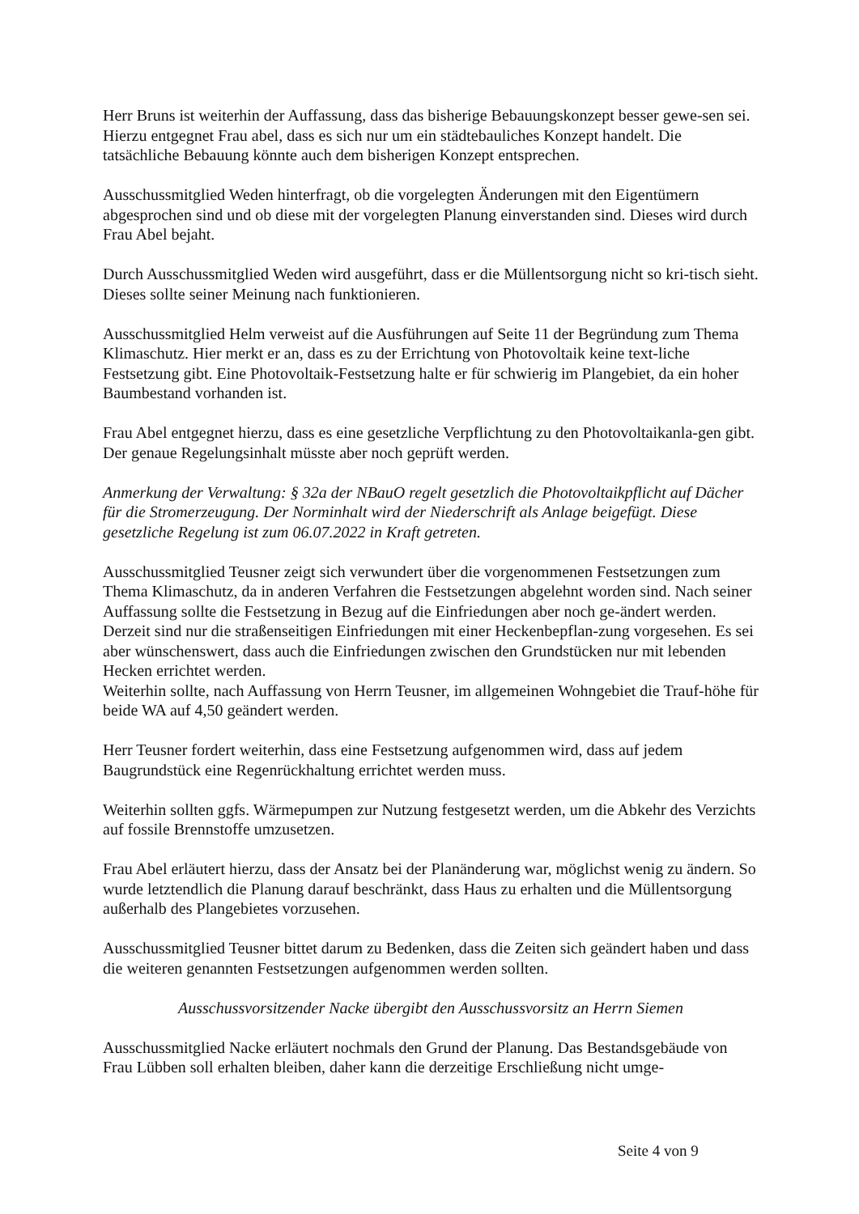Herr Bruns ist weiterhin der Auffassung, dass das bisherige Bebauungskonzept besser gewe-sen sei. Hierzu entgegnet Frau abel, dass es sich nur um ein städtebauliches Konzept handelt. Die tatsächliche Bebauung könnte auch dem bisherigen Konzept entsprechen.
Ausschussmitglied Weden hinterfragt, ob die vorgelegten Änderungen mit den Eigentümern abgesprochen sind und ob diese mit der vorgelegten Planung einverstanden sind. Dieses wird durch Frau Abel bejaht.
Durch Ausschussmitglied Weden wird ausgeführt, dass er die Müllentsorgung nicht so kri-tisch sieht. Dieses sollte seiner Meinung nach funktionieren.
Ausschussmitglied Helm verweist auf die Ausführungen auf Seite 11 der Begründung zum Thema Klimaschutz. Hier merkt er an, dass es zu der Errichtung von Photovoltaik keine text-liche Festsetzung gibt. Eine Photovoltaik-Festsetzung halte er für schwierig im Plangebiet, da ein hoher Baumbestand vorhanden ist.
Frau Abel entgegnet hierzu, dass es eine gesetzliche Verpflichtung zu den Photovoltaikanla-gen gibt. Der genaue Regelungsinhalt müsste aber noch geprüft werden.
Anmerkung der Verwaltung: § 32a der NBauO regelt gesetzlich die Photovoltaikpflicht auf Dächer für die Stromerzeugung. Der Norminhalt wird der Niederschrift als Anlage beigefügt. Diese gesetzliche Regelung ist zum 06.07.2022 in Kraft getreten.
Ausschussmitglied Teusner zeigt sich verwundert über die vorgenommenen Festsetzungen zum Thema Klimaschutz, da in anderen Verfahren die Festsetzungen abgelehnt worden sind. Nach seiner Auffassung sollte die Festsetzung in Bezug auf die Einfriedungen aber noch ge-ändert werden. Derzeit sind nur die straßenseitigen Einfriedungen mit einer Heckenbepflan-zung vorgesehen. Es sei aber wünschenswert, dass auch die Einfriedungen zwischen den Grundstücken nur mit lebenden Hecken errichtet werden.
Weiterhin sollte, nach Auffassung von Herrn Teusner, im allgemeinen Wohngebiet die Trauf-höhe für beide WA auf 4,50 geändert werden.
Herr Teusner fordert weiterhin, dass eine Festsetzung aufgenommen wird, dass auf jedem Baugrundstück eine Regenrückhaltung errichtet werden muss.
Weiterhin sollten ggfs. Wärmepumpen zur Nutzung festgesetzt werden, um die Abkehr des Verzichts auf fossile Brennstoffe umzusetzen.
Frau Abel erläutert hierzu, dass der Ansatz bei der Planänderung war, möglichst wenig zu ändern. So wurde letztendlich die Planung darauf beschränkt, dass Haus zu erhalten und die Müllentsorgung außerhalb des Plangebietes vorzusehen.
Ausschussmitglied Teusner bittet darum zu Bedenken, dass die Zeiten sich geändert haben und dass die weiteren genannten Festsetzungen aufgenommen werden sollten.
Ausschussvorsitzender Nacke übergibt den Ausschussvorsitz an Herrn Siemen
Ausschussmitglied Nacke erläutert nochmals den Grund der Planung. Das Bestandsgebäude von Frau Lübben soll erhalten bleiben, daher kann die derzeitige Erschließung nicht umge-
Seite 4 von 9